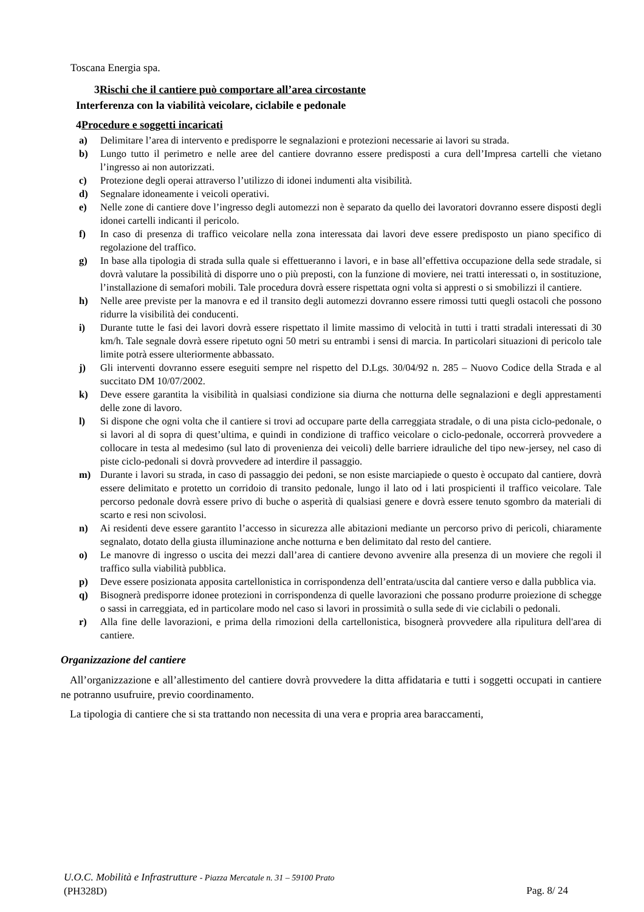Toscana Energia spa.
3Rischi che il cantiere può comportare all’area circostante
Interferenza con la viabilità veicolare, ciclabile e pedonale
4Procedure e soggetti incaricati
a) Delimitare l’area di intervento e predisporre le segnalazioni e protezioni necessarie ai lavori su strada.
b) Lungo tutto il perimetro e nelle aree del cantiere dovranno essere predisposti a cura dell’Impresa cartelli che vietano l’ingresso ai non autorizzati.
c) Protezione degli operai attraverso l’utilizzo di idonei indumenti alta visibilità.
d) Segnalare idoneamente i veicoli operativi.
e) Nelle zone di cantiere dove l’ingresso degli automezzi non è separato da quello dei lavoratori dovranno essere disposti degli idonei cartelli indicanti il pericolo.
f) In caso di presenza di traffico veicolare nella zona interessata dai lavori deve essere predisposto un piano specifico di regolazione del traffico.
g) In base alla tipologia di strada sulla quale si effettueranno i lavori, e in base all’effettiva occupazione della sede stradale, si dovrà valutare la possibilità di disporre uno o più preposti, con la funzione di moviere, nei tratti interessati o, in sostituzione, l’installazione di semafori mobili. Tale procedura dovrà essere rispettata ogni volta si appresti o si smobilizzi il cantiere.
h) Nelle aree previste per la manovra e ed il transito degli automezzi dovranno essere rimossi tutti quegli ostacoli che possono ridurre la visibilità dei conducenti.
i) Durante tutte le fasi dei lavori dovrà essere rispettato il limite massimo di velocità in tutti i tratti stradali interessati di 30 km/h. Tale segnale dovrà essere ripetuto ogni 50 metri su entrambi i sensi di marcia. In particolari situazioni di pericolo tale limite potrà essere ulteriormente abbassato.
j) Gli interventi dovranno essere eseguiti sempre nel rispetto del D.Lgs. 30/04/92 n. 285 – Nuovo Codice della Strada e al succitato DM 10/07/2002.
k) Deve essere garantita la visibilità in qualsiasi condizione sia diurna che notturna delle segnalazioni e degli apprestamenti delle zone di lavoro.
l) Si dispone che ogni volta che il cantiere si trovi ad occupare parte della carreggiata stradale, o di una pista ciclo-pedonale, o si lavori al di sopra di quest’ultima, e quindi in condizione di traffico veicolare o ciclo-pedonale, occorrerà provvedere a collocare in testa al medesimo (sul lato di provenienza dei veicoli) delle barriere idrauliche del tipo new-jersey, nel caso di piste ciclo-pedonali si dovrà provvedere ad interdire il passaggio.
m) Durante i lavori su strada, in caso di passaggio dei pedoni, se non esiste marciapiede o questo è occupato dal cantiere, dovrà essere delimitato e protetto un corridoio di transito pedonale, lungo il lato od i lati prospicienti il traffico veicolare. Tale percorso pedonale dovrà essere privo di buche o asperità di qualsiasi genere e dovrà essere tenuto sgombro da materiali di scarto e resi non scivolosi.
n) Ai residenti deve essere garantito l’accesso in sicurezza alle abitazioni mediante un percorso privo di pericoli, chiaramente segnalato, dotato della giusta illuminazione anche notturna e ben delimitato dal resto del cantiere.
o) Le manovre di ingresso o uscita dei mezzi dall’area di cantiere devono avvenire alla presenza di un moviere che regoli il traffico sulla viabilità pubblica.
p) Deve essere posizionata apposita cartellonistica in corrispondenza dell’entrata/uscita dal cantiere verso e dalla pubblica via.
q) Bisognerà predisporre idonee protezioni in corrispondenza di quelle lavorazioni che possano produrre proiezione di schegge o sassi in carreggiata, ed in particolare modo nel caso si lavori in prossimità o sulla sede di vie ciclabili o pedonali.
r) Alla fine delle lavorazioni, e prima della rimozioni della cartellonistica, bisognerà provvedere alla ripulitura dell'area di cantiere.
Organizzazione del cantiere
All’organizzazione e all’allestimento del cantiere dovrà provvedere la ditta affidataria e tutti i soggetti occupati in cantiere ne potranno usufruire, previo coordinamento.
La tipologia di cantiere che si sta trattando non necessita di una vera e propria area baraccamenti,
U.O.C. Mobilità e Infrastrutture - Piazza Mercatale n. 31 – 59100 Prato
(PH328D)
Pag. 8/ 24